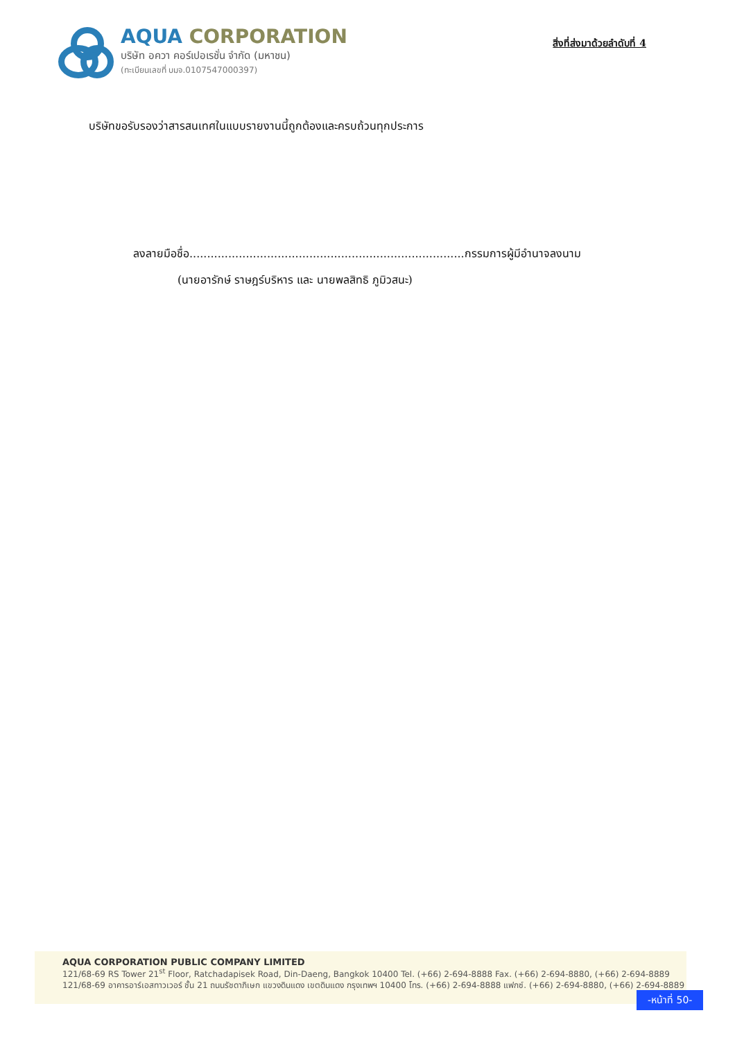AQUA CORPORATION
บริษัท อควา คอร์เปอเรชั่น จำกัด (มหาชน)
(ทะเบียนเลขที่ บมจ.0107547000397)
สิ่งที่ส่งมาด้วยลำดับที่ 4
บริษัทขอรับรองว่าสารสนเทศในแบบรายงานนี้ถูกต้องและครบถ้วนทุกประการ
ลงลายมือชื่อ..............................................................................กรรมการผู้มีอำนาจลงนาม
(นายอารักษ์ ราษฎร์บริหาร และ นายพลสิทธิ ภูมิวสนะ)
AQUA CORPORATION PUBLIC COMPANY LIMITED
121/68-69 RS Tower 21<sup>st</sup> Floor, Ratchadapisek Road, Din-Daeng, Bangkok 10400 Tel. (+66) 2-694-8888 Fax. (+66) 2-694-8880, (+66) 2-694-8889
121/68-69 อาคารอาร์เอสทาวเวอร์ ชั้น 21 ถนนรัชดาภิเษก แขวงดินแดง เขตดินแดง กรุงเทพฯ 10400 โทร. (+66) 2-694-8888 แฟกซ์. (+66) 2-694-8880, (+66) 2-694-8889
-หน้าที่ 50-